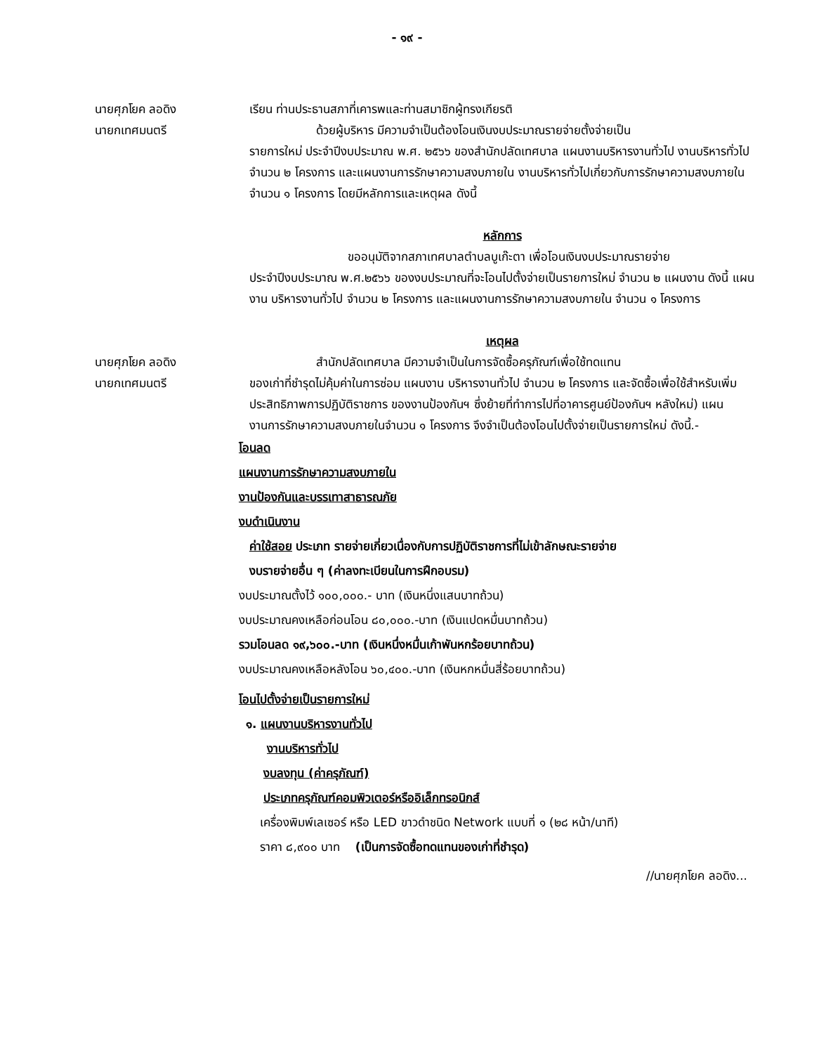- ๑๙ -
นายศุภโยค ลอดิง
นายกเทศมนตรี
เรียน ท่านประธานสภาที่เคารพและท่านสมาชิกผู้ทรงเกียรติ
ด้วยผู้บริหาร มีความจำเป็นต้องโอนเงินงบประมาณรายจ่ายตั้งจ่ายเป็น
รายการใหม่ ประจำปีงบประมาณ พ.ศ. ๒๕๖๖ ของสำนักปลัดเทศบาล แผนงานบริหารงานทั่วไป งานบริหารทั่วไป จำนวน ๒ โครงการ และแผนงานการรักษาความสงบภายใน งานบริหารทั่วไปเกี่ยวกับการรักษาความสงบภายใน จำนวน ๑ โครงการ โดยมีหลักการและเหตุผล ดังนี้
หลักการ
ขออนุมัติจากสภาเทศบาลตำบลบูเก๊ะตา เพื่อโอนเงินงบประมาณรายจ่าย
ประจำปีงบประมาณ พ.ศ.๒๕๖๖ ของงบประมาณที่จะโอนไปตั้งจ่ายเป็นรายการใหม่ จำนวน ๒ แผนงาน ดังนี้ แผนงาน บริหารงานทั่วไป จำนวน ๒ โครงการ และแผนงานการรักษาความสงบภายใน จำนวน ๑ โครงการ
เหตุผล
นายศุภโยค ลอดิง
นายกเทศมนตรี
สำนักปลัดเทศบาล มีความจำเป็นในการจัดซื้อครุภัณฑ์เพื่อใช้ทดแทน
ของเก่าที่ชำรุดไม่คุ้มค่าในการซ่อม แผนงาน บริหารงานทั่วไป จำนวน ๒ โครงการ และจัดซื้อเพื่อใช้สำหรับเพิ่มประสิทธิภาพการปฏิบัติราชการ ของงานป้องกันฯ ซึ่งย้ายที่ทำการไปที่อาคารศูนย์ป้องกันฯ หลังใหม่) แผนงานการรักษาความสงบภายในจำนวน ๑ โครงการ จึงจำเป็นต้องโอนไปตั้งจ่ายเป็นรายการใหม่ ดังนี้.-
โอนลด
แผนงานการรักษาความสงบภายใน
งานป้องกันและบรรเทาสาธารณภัย
งบดำเนินงาน
ค่าใช้สอย ประเภท รายจ่ายเกี่ยวเนื่องกับการปฏิบัติราชการที่ไม่เข้าลักษณะรายจ่าย
งบรายจ่ายอื่น ๆ (ค่าลงทะเบียนในการฝึกอบรม)
งบประมาณตั้งไว้ ๑๐๐,๐๐๐.- บาท (เงินหนึ่งแสนบาทถ้วน)
งบประมาณคงเหลือก่อนโอน ๘๐,๐๐๐.-บาท (เงินแปดหมื่นบาทถ้วน)
รวมโอนลด ๑๙,๖๐๐.-บาท (เงินหนึ่งหมื่นเก้าพันหกร้อยบาทถ้วน)
งบประมาณคงเหลือหลังโอน ๖๐,๔๐๐.-บาท (เงินหกหมื่นสี่ร้อยบาทถ้วน)
โอนไปตั้งจ่ายเป็นรายการใหม่
๑. แผนงานบริหารงานทั่วไป
งานบริหารทั่วไป
งบลงทุน (ค่าครุภัณฑ์)
ประเภทครุภัณฑ์คอมพิวเตอร์หรืออิเล็กทรอนิกส์
เครื่องพิมพ์เลเซอร์ หรือ LED ขาวดำชนิด Network แบบที่ ๑ (๒๘ หน้า/นาที)
ราคา ๘,๙๐๐ บาท (เป็นการจัดซื้อทดแทนของเก่าที่ชำรุด)
//นายศุภโยค ลอดิง...